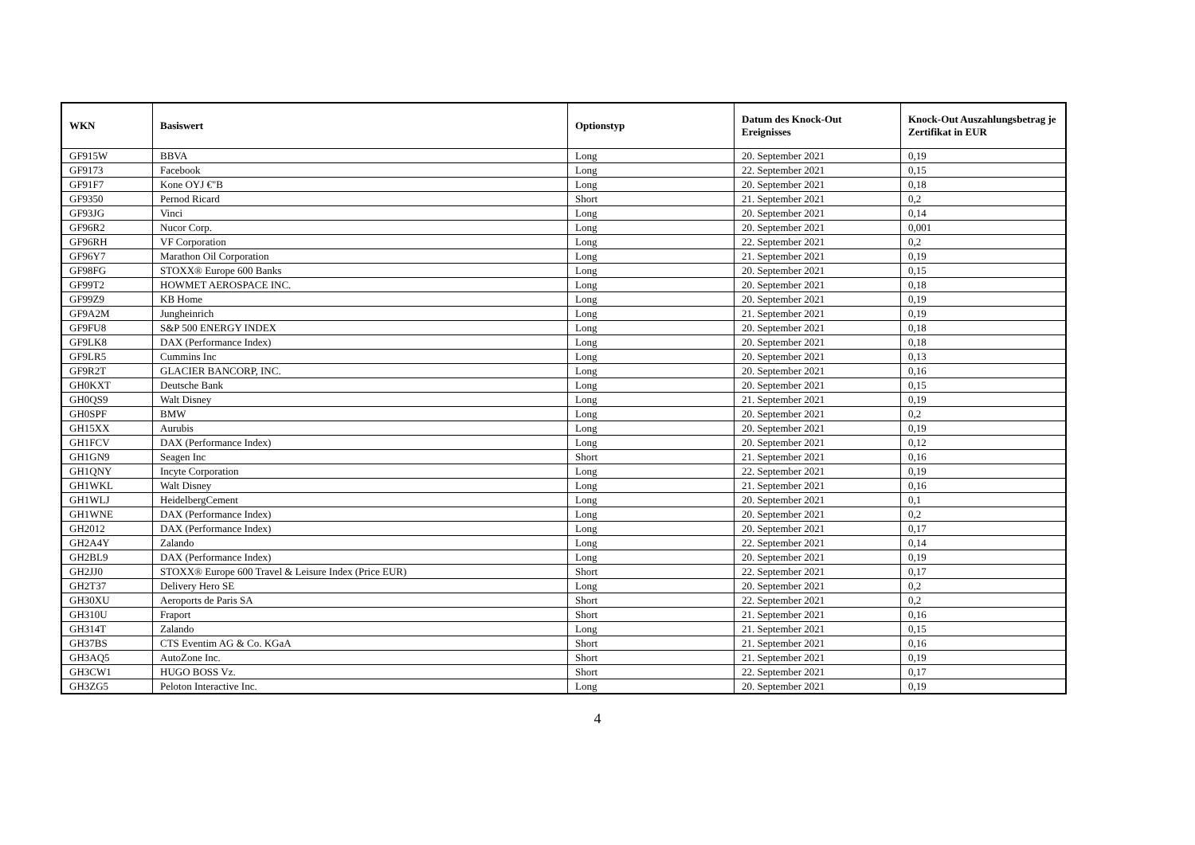| WKN | Basiswert | Optionstyp | Datum des Knock-Out Ereignisses | Knock-Out Auszahlungsbetrag je Zertifikat in EUR |
| --- | --- | --- | --- | --- |
| GF915W | BBVA | Long | 20. September 2021 | 0,19 |
| GF9173 | Facebook | Long | 22. September 2021 | 0,15 |
| GF91F7 | Kone OYJ €"B | Long | 20. September 2021 | 0,18 |
| GF9350 | Pernod Ricard | Short | 21. September 2021 | 0,2 |
| GF93JG | Vinci | Long | 20. September 2021 | 0,14 |
| GF96R2 | Nucor Corp. | Long | 20. September 2021 | 0,001 |
| GF96RH | VF Corporation | Long | 22. September 2021 | 0,2 |
| GF96Y7 | Marathon Oil Corporation | Long | 21. September 2021 | 0,19 |
| GF98FG | STOXX® Europe 600 Banks | Long | 20. September 2021 | 0,15 |
| GF99T2 | HOWMET AEROSPACE INC. | Long | 20. September 2021 | 0,18 |
| GF99Z9 | KB Home | Long | 20. September 2021 | 0,19 |
| GF9A2M | Jungheinrich | Long | 21. September 2021 | 0,19 |
| GF9FU8 | S&P 500 ENERGY INDEX | Long | 20. September 2021 | 0,18 |
| GF9LK8 | DAX (Performance Index) | Long | 20. September 2021 | 0,18 |
| GF9LR5 | Cummins Inc | Long | 20. September 2021 | 0,13 |
| GF9R2T | GLACIER BANCORP, INC. | Long | 20. September 2021 | 0,16 |
| GH0KXT | Deutsche Bank | Long | 20. September 2021 | 0,15 |
| GH0QS9 | Walt Disney | Long | 21. September 2021 | 0,19 |
| GH0SPF | BMW | Long | 20. September 2021 | 0,2 |
| GH15XX | Aurubis | Long | 20. September 2021 | 0,19 |
| GH1FCV | DAX (Performance Index) | Long | 20. September 2021 | 0,12 |
| GH1GN9 | Seagen Inc | Short | 21. September 2021 | 0,16 |
| GH1QNY | Incyte Corporation | Long | 22. September 2021 | 0,19 |
| GH1WKL | Walt Disney | Long | 21. September 2021 | 0,16 |
| GH1WLJ | HeidelbergCement | Long | 20. September 2021 | 0,1 |
| GH1WNE | DAX (Performance Index) | Long | 20. September 2021 | 0,2 |
| GH2012 | DAX (Performance Index) | Long | 20. September 2021 | 0,17 |
| GH2A4Y | Zalando | Long | 22. September 2021 | 0,14 |
| GH2BL9 | DAX (Performance Index) | Long | 20. September 2021 | 0,19 |
| GH2JJ0 | STOXX® Europe 600 Travel & Leisure Index (Price EUR) | Short | 22. September 2021 | 0,17 |
| GH2T37 | Delivery Hero SE | Long | 20. September 2021 | 0,2 |
| GH30XU | Aeroports de Paris SA | Short | 22. September 2021 | 0,2 |
| GH310U | Fraport | Short | 21. September 2021 | 0,16 |
| GH314T | Zalando | Long | 21. September 2021 | 0,15 |
| GH37BS | CTS Eventim AG & Co. KGaA | Short | 21. September 2021 | 0,16 |
| GH3AQ5 | AutoZone Inc. | Short | 21. September 2021 | 0,19 |
| GH3CW1 | HUGO BOSS Vz. | Short | 22. September 2021 | 0,17 |
| GH3ZG5 | Peloton Interactive Inc. | Long | 20. September 2021 | 0,19 |
4